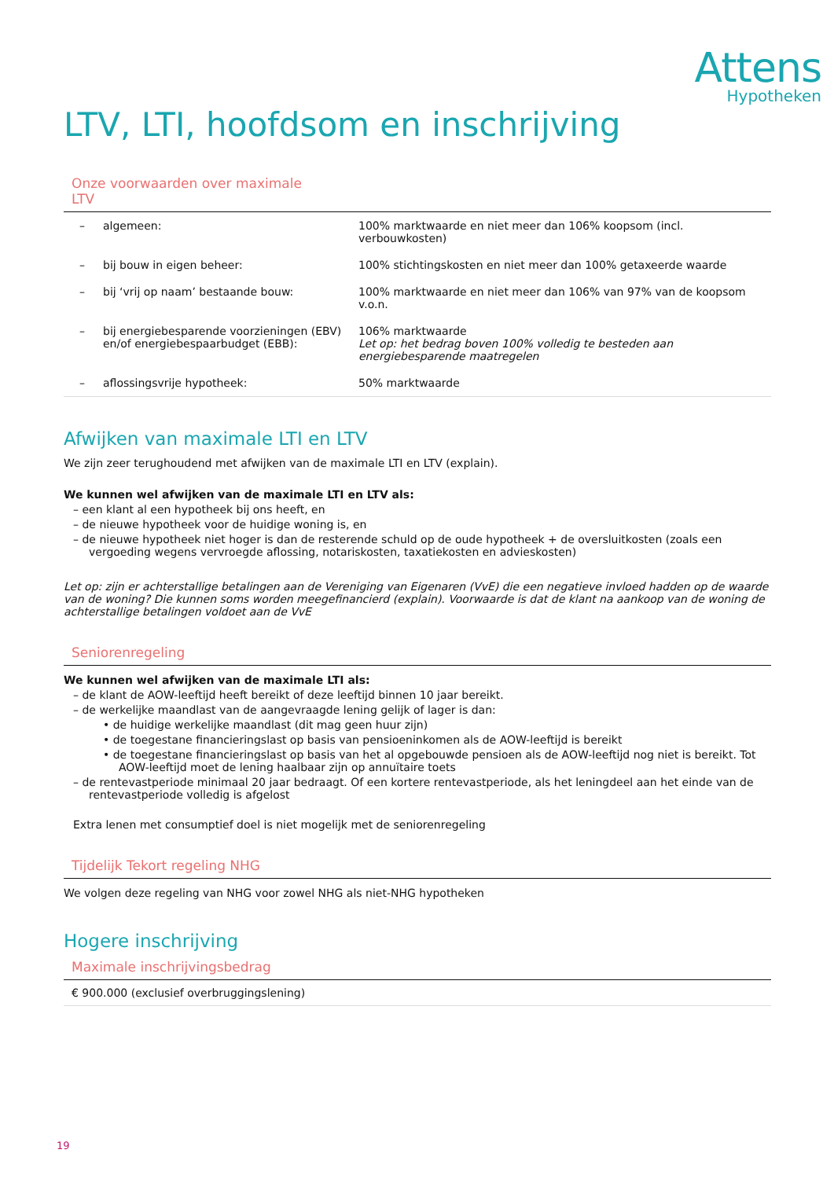Attens
Hypotheken
LTV, LTI, hoofdsom en inschrijving
Onze voorwaarden over maximale
LTV
| – | algemeen: | 100% marktwaarde en niet meer dan 106% koopsom (incl. verbouwkosten) |
| – | bij bouw in eigen beheer: | 100% stichtingskosten en niet meer dan 100% getaxeerde waarde |
| – | bij ‘vrij op naam’ bestaande bouw: | 100% marktwaarde en niet meer dan 106% van 97% van de koopsom v.o.n. |
| – | bij energiebesparende voorzieningen (EBV) en/of energiebespaarbudget (EBB): | 106% marktwaarde Let op: het bedrag boven 100% volledig te besteden aan energiebesparende maatregelen |
| – | aflossingsvrije hypotheek: | 50% marktwaarde |
Afwijken van maximale LTI en LTV
We zijn zeer terughoudend met afwijken van de maximale LTI en LTV (explain).
We kunnen wel afwijken van de maximale LTI en LTV als:
– een klant al een hypotheek bij ons heeft, en
– de nieuwe hypotheek voor de huidige woning is, en
– de nieuwe hypotheek niet hoger is dan de resterende schuld op de oude hypotheek + de oversluitkosten (zoals een vergoeding wegens vervroegde aflossing, notariskosten, taxatiekosten en advieskosten)
Let op: zijn er achterstallige betalingen aan de Vereniging van Eigenaren (VvE) die een negatieve invloed hadden op de waarde van de woning? Die kunnen soms worden meegefinancierd (explain). Voorwaarde is dat de klant na aankoop van de woning de achterstallige betalingen voldoet aan de VvE
Seniorenregeling
We kunnen wel afwijken van de maximale LTI als:
– de klant de AOW-leeftijd heeft bereikt of deze leeftijd binnen 10 jaar bereikt.
– de werkelijke maandlast van de aangevraagde lening gelijk of lager is dan:
• de huidige werkelijke maandlast (dit mag geen huur zijn)
• de toegestane financieringslast op basis van pensioeninkomen als de AOW-leeftijd is bereikt
• de toegestane financieringslast op basis van het al opgebouwde pensioen als de AOW-leeftijd nog niet is bereikt. Tot AOW-leeftijd moet de lening haalbaar zijn op annuïtaire toets
– de rentevastperiode minimaal 20 jaar bedraagt. Of een kortere rentevastperiode, als het leningdeel aan het einde van de rentevastperiode volledig is afgelost
Extra lenen met consumptief doel is niet mogelijk met de seniorenregeling
Tijdelijk Tekort regeling NHG
We volgen deze regeling van NHG voor zowel NHG als niet-NHG hypotheken
Hogere inschrijving
Maximale inschrijvingsbedrag
€ 900.000 (exclusief overbruggingslening)
19